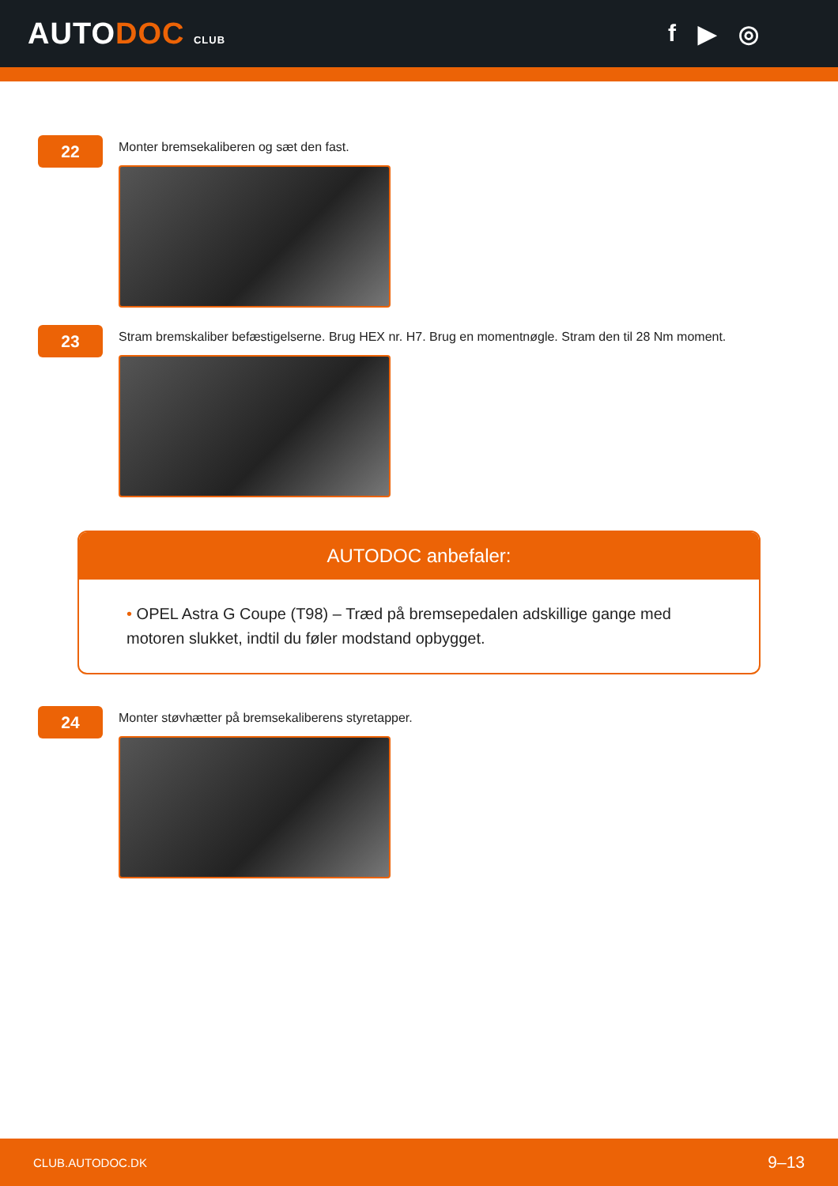AUTODOC CLUB
f ▶ ◎
22
Monter bremsekaliberen og sæt den fast.
23
Stram bremskaliber befæstigelserne. Brug HEX nr. H7. Brug en momentnøgle. Stram den til 28 Nm moment.
AUTODOC anbefaler:
• OPEL Astra G Coupe (T98) – Træd på bremsepedalen adskillige gange med motoren slukket, indtil du føler modstand opbygget.
24
Monter støvhætter på bremsekaliberens styretapper.
CLUB.AUTODOC.DK 9–13